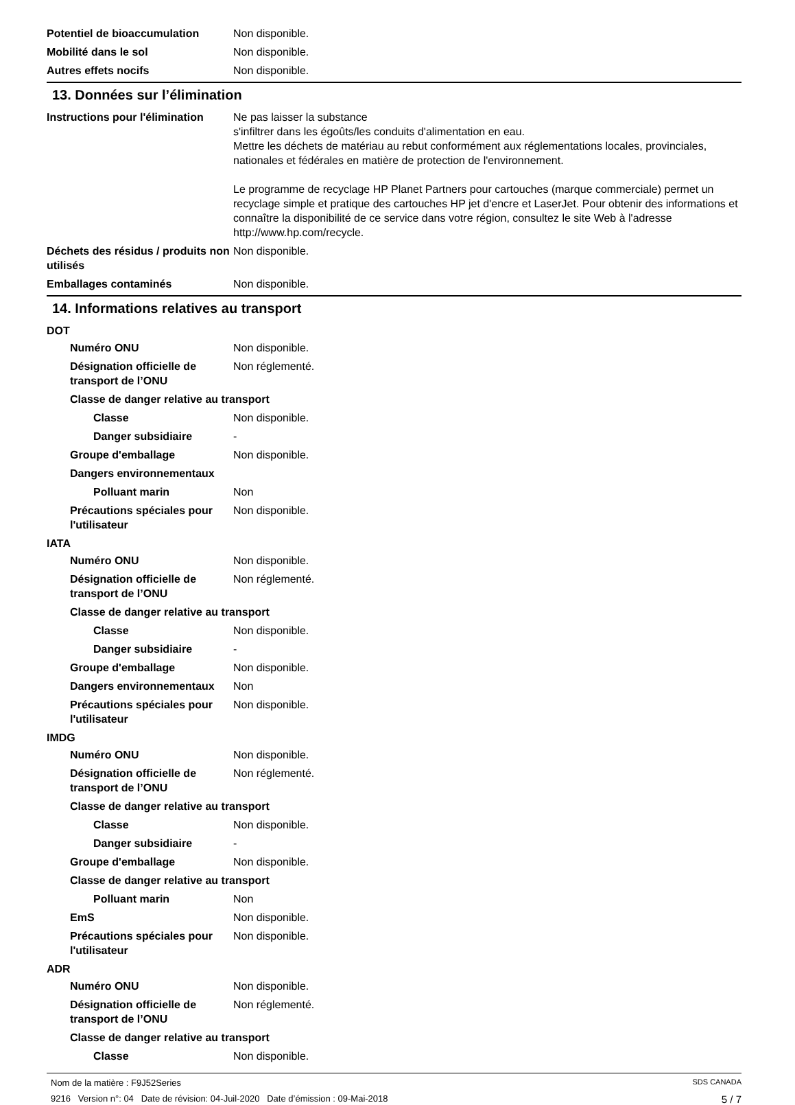Potentiel de bioaccumulation Non disponible.
Mobilité dans le sol Non disponible.
Autres effets nocifs Non disponible.
13. Données sur l’élimination
Instructions pour l'élimination
Ne pas laisser la substance
s'infiltrer dans les égoûts/les conduits d'alimentation en eau.
Mettre les déchets de matériau au rebut conformément aux réglementations locales, provinciales, nationales et fédérales en matière de protection de l'environnement.
Le programme de recyclage HP Planet Partners pour cartouches (marque commerciale) permet un recyclage simple et pratique des cartouches HP jet d'encre et LaserJet. Pour obtenir des informations et connaître la disponibilité de ce service dans votre région, consultez le site Web à l'adresse http://www.hp.com/recycle.
Déchets des résidus / produits non utilisés
Non disponible.
Emballages contaminés Non disponible.
14. Informations relatives au transport
DOT
Numéro ONU Non disponible.
Désignation officielle de transport de l’ONU
Non réglementé.
Classe de danger relative au transport
Classe Non disponible.
Danger subsidiaire -
Groupe d'emballage Non disponible.
Dangers environnementaux
Polluant marin Non
Précautions spéciales pour l'utilisateur
Non disponible.
IATA
Numéro ONU Non disponible.
Désignation officielle de transport de l’ONU
Non réglementé.
Classe de danger relative au transport
Classe Non disponible.
Danger subsidiaire -
Groupe d'emballage Non disponible.
Dangers environnementaux Non
Précautions spéciales pour l'utilisateur
Non disponible.
IMDG
Numéro ONU Non disponible.
Désignation officielle de transport de l’ONU
Non réglementé.
Classe de danger relative au transport
Classe Non disponible.
Danger subsidiaire -
Groupe d'emballage Non disponible.
Classe de danger relative au transport
Polluant marin Non
EmS Non disponible.
Précautions spéciales pour l'utilisateur
Non disponible.
ADR
Numéro ONU Non disponible.
Désignation officielle de transport de l’ONU
Non réglementé.
Classe de danger relative au transport
Classe Non disponible.
Nom de la matière : F9J52Series SDS CANADA
9216 Version n°: 04 Date de révision: 04-Juil-2020 Date d’émission : 09-Mai-2018 5 / 7